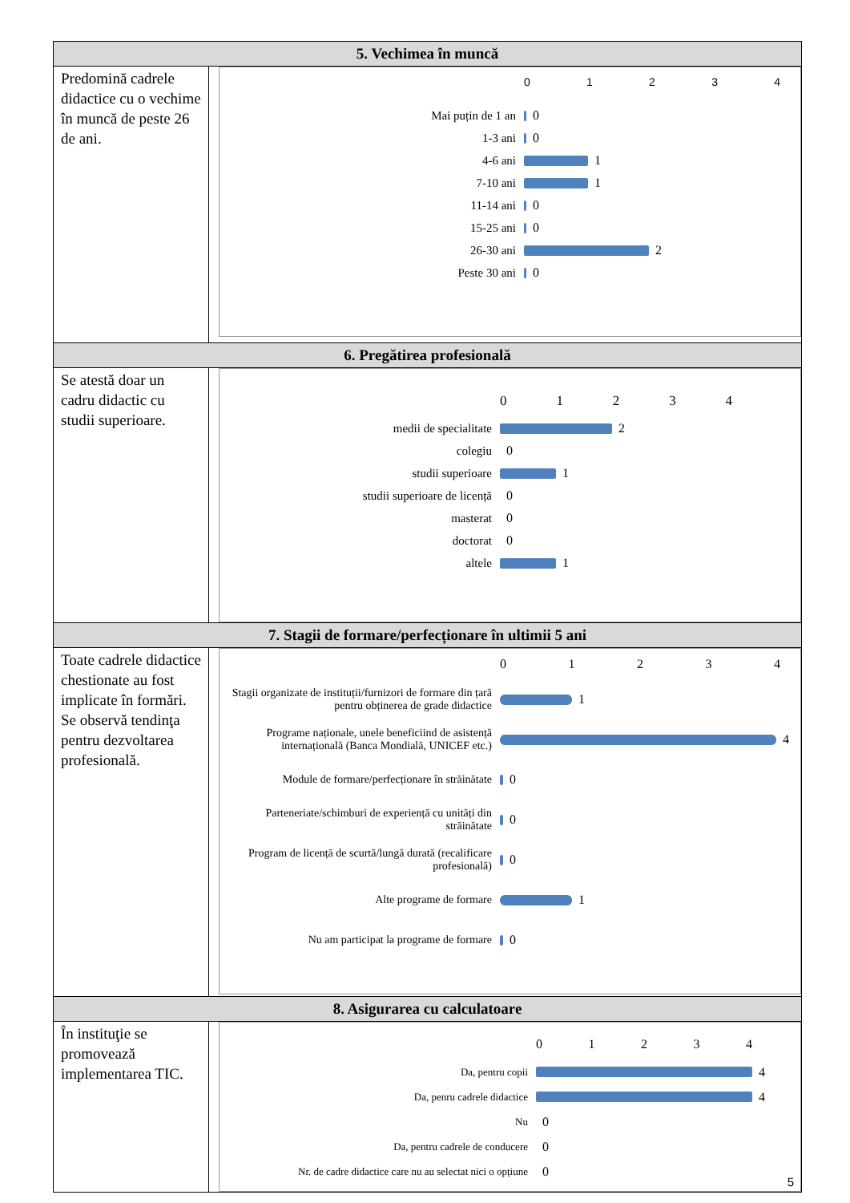| 5. Vechimea în muncă | |
| --- | --- |
| Predomină cadrele didactice cu o vechime în muncă de peste 26 de ani. | 0 1 2 3 4 Mai puțin de 1 an 0 1-3 ani 0 4-6 ani 1 7-10 ani 1 11-14 ani 0 15-25 ani 0 26-30 ani 2 Peste 30 ani 0 |
| 6. Pregătirea profesională | |
| Se atestă doar un cadru didactic cu studii superioare. | 0 1 2 3 4 medii de specialitate 2 colegiu 0 studii superioare 1 studii superioare de licență 0 masterat 0 doctorat 0 altele 1 |
| 7. Stagii de formare/perfecționare în ultimii 5 ani | |
| Toate cadrele didactice chestionate au fost implicate în formări. Se observă tendinţa pentru dezvoltarea profesională. | 0 1 2 3 4 Stagii organizate de instituții/furnizori de formare din țară pentru obținerea de grade didactice 1 Programe naționale, unele beneficiind de asistență internațională (Banca Mondială, UNICEF etc.) 4 Module de formare/perfecționare în străinătate 0 Parteneriate/schimburi de experiență cu unități din străinătate 0 Program de licență de scurtă/lungă durată (recalificare profesională) 0 Alte programe de formare 1 Nu am participat la programe de formare 0 |
| 8. Asigurarea cu calculatoare | |
| În instituţie se promovează implementarea TIC. | 0 1 2 3 4 Da, pentru copii 4 Da, penru cadrele didactice 4 Nu 0 Da, pentru cadrele de conducere 0 Nr. de cadre didactice care nu au selectat nici o opțiune 0 |
5